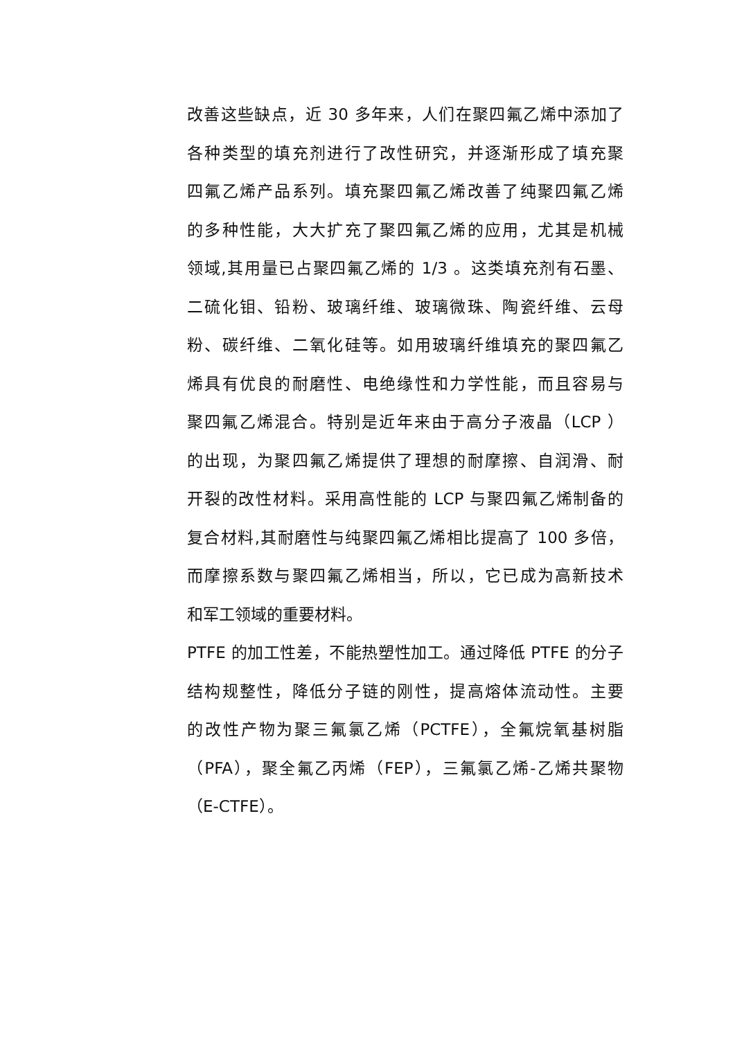改善这些缺点，近 30 多年来，人们在聚四氟乙烯中添加了
各种类型的填充剂进行了改性研究，并逐渐形成了填充聚
四氟乙烯产品系列。填充聚四氟乙烯改善了纯聚四氟乙烯
的多种性能，大大扩充了聚四氟乙烯的应用，尤其是机械
领域,其用量已占聚四氟乙烯的 1/3 。这类填充剂有石墨、
二硫化钼、铅粉、玻璃纤维、玻璃微珠、陶瓷纤维、云母
粉、碳纤维、二氧化硅等。如用玻璃纤维填充的聚四氟乙
烯具有优良的耐磨性、电绝缘性和力学性能，而且容易与
聚四氟乙烯混合。特别是近年来由于高分子液晶（LCP ）
的出现，为聚四氟乙烯提供了理想的耐摩擦、自润滑、耐
开裂的改性材料。采用高性能的 LCP 与聚四氟乙烯制备的
复合材料,其耐磨性与纯聚四氟乙烯相比提高了 100 多倍，
而摩擦系数与聚四氟乙烯相当，所以，它已成为高新技术
和军工领域的重要材料。
PTFE 的加工性差，不能热塑性加工。通过降低 PTFE 的分子
结构规整性，降低分子链的刚性，提高熔体流动性。主要
的改性产物为聚三氟氯乙烯（PCTFE），全氟烷氧基树脂
（PFA），聚全氟乙丙烯（FEP），三氟氯乙烯-乙烯共聚物
（E-CTFE）。